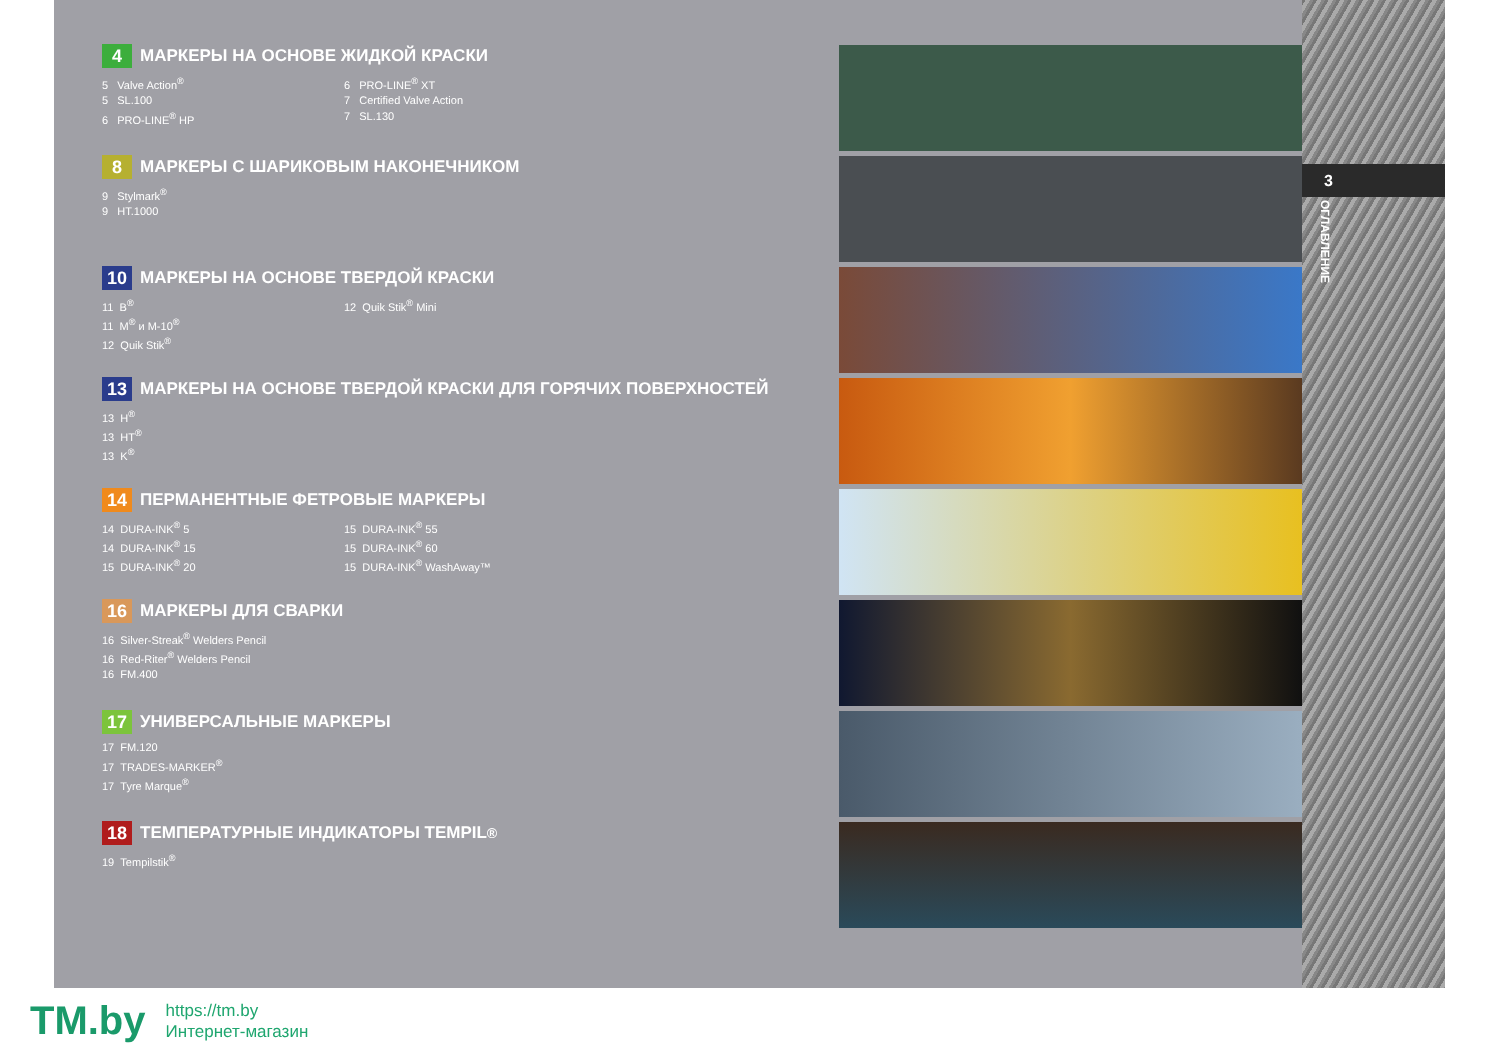3
ОГЛАВЛЕНИЕ
4 МАРКЕРЫ НА ОСНОВЕ ЖИДКОЙ КРАСКИ
5 Valve Action<sup>®</sup>
5 SL.100
6 PRO-LINE<sup>®</sup> HP
6 PRO-LINE<sup>®</sup> XT
7 Certified Valve Action
7 SL.130
8 МАРКЕРЫ С ШАРИКОВЫМ НАКОНЕЧНИКОМ
9 Stylmark<sup>®</sup>
9 HT.1000
10 МАРКЕРЫ НА ОСНОВЕ ТВЕРДОЙ КРАСКИ
11 B<sup>®</sup>
11 M<sup>®</sup> и M-10<sup>®</sup>
12 Quik Stik<sup>®</sup>
12 Quik Stik<sup>®</sup> Mini
13 МАРКЕРЫ НА ОСНОВЕ ТВЕРДОЙ КРАСКИ ДЛЯ ГОРЯЧИХ ПОВЕРХНОСТЕЙ
13 H<sup>®</sup>
13 HT<sup>®</sup>
13 K<sup>®</sup>
14 ПЕРМАНЕНТНЫЕ ФЕТРОВЫЕ МАРКЕРЫ
14 DURA-INK<sup>®</sup> 5
14 DURA-INK<sup>®</sup> 15
15 DURA-INK<sup>®</sup> 20
15 DURA-INK<sup>®</sup> 55
15 DURA-INK<sup>®</sup> 60
15 DURA-INK<sup>®</sup> WashAway™
16 МАРКЕРЫ ДЛЯ СВАРКИ
16 Silver-Streak<sup>®</sup> Welders Pencil
16 Red-Riter<sup>®</sup> Welders Pencil
16 FM.400
17 УНИВЕРСАЛЬНЫЕ МАРКЕРЫ
17 FM.120
17 TRADES-MARKER<sup>®</sup>
17 Tyre Marque<sup>®</sup>
18 ТЕМПЕРАТУРНЫЕ ИНДИКАТОРЫ TEMPIL<sup>®</sup>
19 Tempilstik<sup>®</sup>
TM.by
https://tm.by
Интернет-магазин